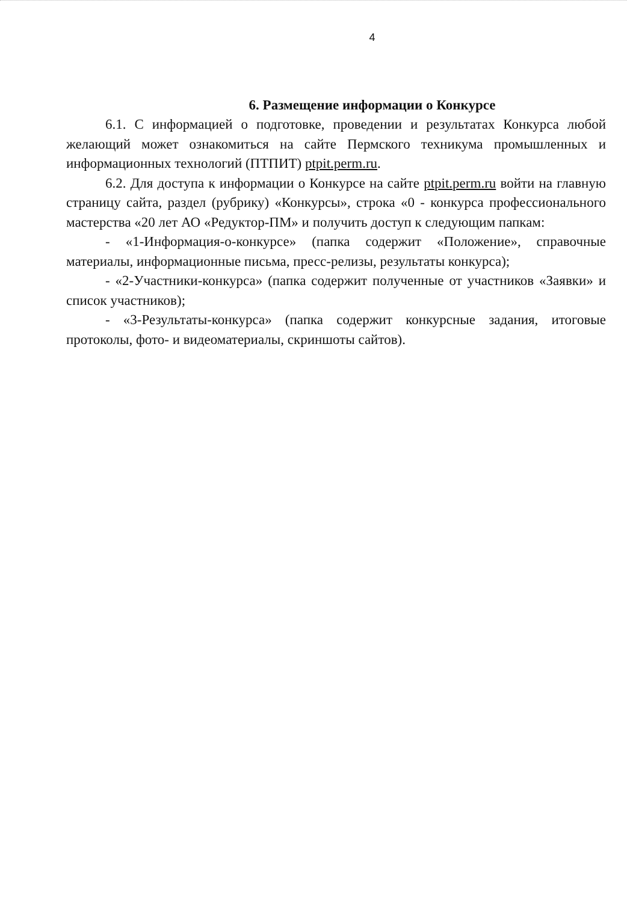4
6. Размещение информации о Конкурсе
6.1. С информацией о подготовке, проведении и результатах Конкурса любой желающий может ознакомиться на сайте Пермского техникума промышленных и информационных технологий (ПТПИТ) ptpit.perm.ru.
6.2. Для доступа к информации о Конкурсе на сайте ptpit.perm.ru войти на главную страницу сайта, раздел (рубрику) «Конкурсы», строка «0 - конкурса профессионального мастерства «20 лет АО «Редуктор-ПМ» и получить доступ к следующим папкам:
- «1-Информация-о-конкурсе» (папка содержит «Положение», справочные материалы, информационные письма, пресс-релизы, результаты конкурса);
- «2-Участники-конкурса» (папка содержит полученные от участников «Заявки» и список участников);
- «3-Результаты-конкурса» (папка содержит конкурсные задания, итоговые протоколы, фото- и видеоматериалы, скриншоты сайтов).